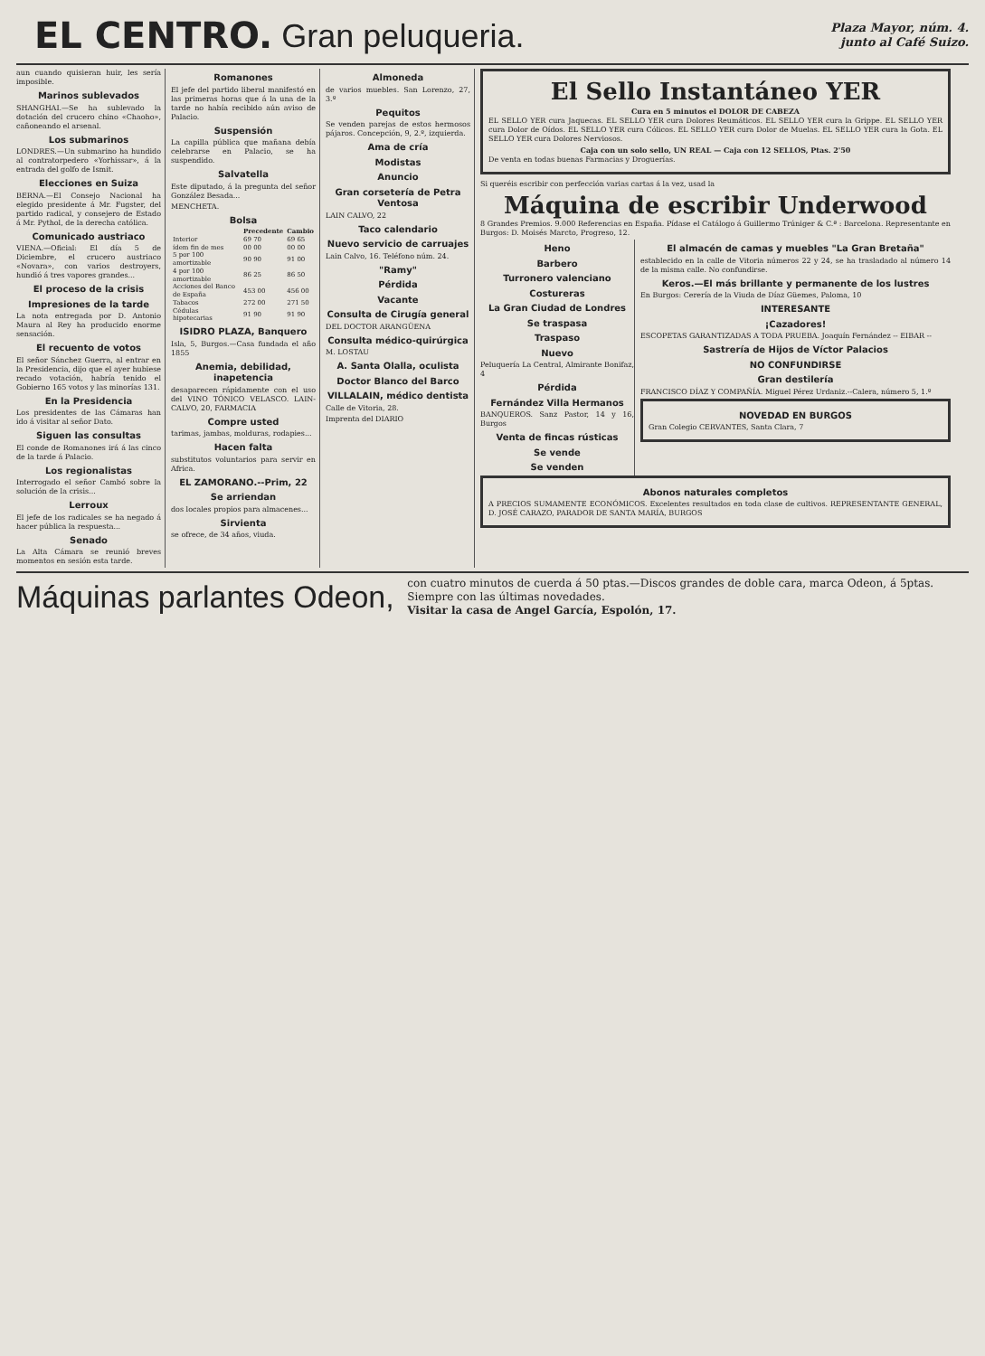EL CENTRO. Gran peluqueria.
Plaza Mayor, núm. 4.
junto al Café Suizo.
aun cuando quisieran huir, les sería imposible.
Marinos sublevados
SHANGHAI.—Se ha sublevado la dotación del crucero chino «Chaoho», cañoneando el arsenal.
Los submarinos
LONDRES.—Un submarino ha hundido al contratorpedero «Yorhissar», á la entrada del golfo de Ismit.
Elecciones en Suiza
BERNA.—El Consejo Nacional ha elegido presidente á Mr. Fugster, del partido radical, y consejero de Estado á Mr. Pythol, de la derecha católica.
Comunicado austriaco
VIENA.—Oficial: El día 5 de Diciembre, el crucero austriaco «Novara», con varios destroyers, hundió á tres vapores grandes...
El proceso de la crisis
Impresiones de la tarde
La nota entregada por D. Antonio Maura al Rey ha producido enorme sensación.
El recuento de votos
El señor Sánchez Guerra, al entrar en la Presidencia, dijo que el ayer hubiese recado votación, habría tenido el Gobierno 165 votos y las minorías 131.
En la Presidencia
Los presidentes de las Cámaras han ido á visitar al señor Dato.
Siguen las consultas
El conde de Romanones irá á las cinco de la tarde á Palacio.
Los regionalistas
Interrogado el señor Cambó sobre la solución de la crisis...
Lerroux
El jefe de los radicales se ha negado á hacer pública la respuesta...
Senado
La Alta Cámara se reunió breves momentos en sesión esta tarde.
Romanones
El jefe del partido liberal manifestó en las primeras horas que á la una de la tarde no había recibido aún aviso de Palacio.
Suspensión
La capilla pública que mañana debía celebrarse en Palacio, se ha suspendido.
Salvatella
Este diputado, á la pregunta del señor González Besada...
MENCHETA.
Bolsa
| | Precedente | Cambio |
| --- | --- | --- |
| Interior | 69 70 | 69 65 |
| ídem fin de mes | 00 00 | 00 00 |
| 5 por 100 amortizable | 90 90 | 91 00 |
| 4 por 100 amortizable | 86 25 | 86 50 |
| Acciones del Banco de España | 453 00 | 456 00 |
| Tabacos | 272 00 | 271 50 |
| Cédulas hipotecarias | 91 90 | 91 90 |
ISIDRO PLAZA, Banquero
Isla, 5, Burgos.—Casa fundada el año 1855
Anemia, debilidad, inapetencia
desaparecen rápidamente con el uso del VINO TÓNICO VELASCO. LAIN-CALVO, 20, FARMACIA
Compre usted
tarimas, jambas, molduras, rodapies...
Hacen falta
substitutos voluntarios para servir en Africa.
EL ZAMORANO.--Prim, 22
Se arriendan
dos locales propios para almacenes...
Sirvienta
se ofrece, de 34 años, viuda.
Almoneda
de varios muebles. San Lorenzo, 27, 3.º
Pequitos
Se venden parejas de estos hermosos pájaros. Concepción, 9, 2.º, izquierda.
Ama de cría
Modistas
Anuncio
Gran corsetería de Petra Ventosa
LAIN CALVO, 22
Taco calendario
Nuevo servicio de carruajes
Lain Calvo, 16. Teléfono núm. 24.
"Ramy"
Pérdida
Vacante
Consulta de Cirugía general
DEL DOCTOR ARANGÜENA
Consulta médico-quirúrgica
M. LOSTAU
A. Santa Olalla, oculista
Doctor Blanco del Barco
VILLALAIN, médico dentista
Calle de Vitoria, 28.
Imprenta del DIARIO
El Sello Instantáneo YER
Cura en 5 minutos el DOLOR DE CABEZA
EL SELLO YER cura Jaquecas. EL SELLO YER cura Dolores Reumáticos. EL SELLO YER cura la Grippe. EL SELLO YER cura Dolor de Oídos. EL SELLO YER cura Cólicos. EL SELLO YER cura Dolor de Muelas. EL SELLO YER cura la Gota. EL SELLO YER cura Dolores Nerviosos.
Caja con un solo sello, UN REAL — Caja con 12 SELLOS, Ptas. 2'50
De venta en todas buenas Farmacias y Droguerías.
Si queréis escribir con perfección varias cartas á la vez, usad la
Máquina de escribir Underwood
8 Grandes Premios. 9.000 Referencias en España. Pídase el Catálogo á Guillermo Trúniger & C.ª : Barcelona. Representante en Burgos: D. Moisés Marcto, Progreso, 12.
Heno
Barbero
Turronero valenciano
Costureras
La Gran Ciudad de Londres
Se traspasa
Traspaso
Nuevo
Peluquería La Central, Almirante Bonifaz, 4
Pérdida
Fernández Villa Hermanos
BANQUEROS. Sanz Pastor, 14 y 16, Burgos
Venta de fincas rústicas
Se vende
Se venden
El almacén de camas y muebles "La Gran Bretaña"
establecido en la calle de Vitoria números 22 y 24, se ha trasladado al número 14 de la misma calle. No confundirse.
Keros.—El más brillante y permanente de los lustres
En Burgos: Cerería de la Viuda de Díaz Güemes, Paloma, 10
INTERESANTE
¡Cazadores!
ESCOPETAS GARANTIZADAS A TODA PRUEBA. Joaquín Fernández -- EIBAR --
Sastrería de Hijos de Víctor Palacios
NO CONFUNDIRSE
Gran destilería
FRANCISCO DÍAZ Y COMPAÑÍA. Miguel Pérez Urdaniz.--Calera, número 5, 1.º
NOVEDAD EN BURGOS
Gran Colegio CERVANTES, Santa Clara, 7
Abonos naturales completos
A PRECIOS SUMAMENTE ECONÓMICOS. Excelentes resultados en toda clase de cultivos. REPRESENTANTE GENERAL, D. JOSÉ CARAZO, PARADOR DE SANTA MARÍA, BURGOS
Máquinas parlantes Odeon,
con cuatro minutos de cuerda á 50 ptas.—Discos grandes de doble cara, marca Odeon, á 5ptas. Siempre con las últimas novedades.
Visitar la casa de Angel García, Espolón, 17.